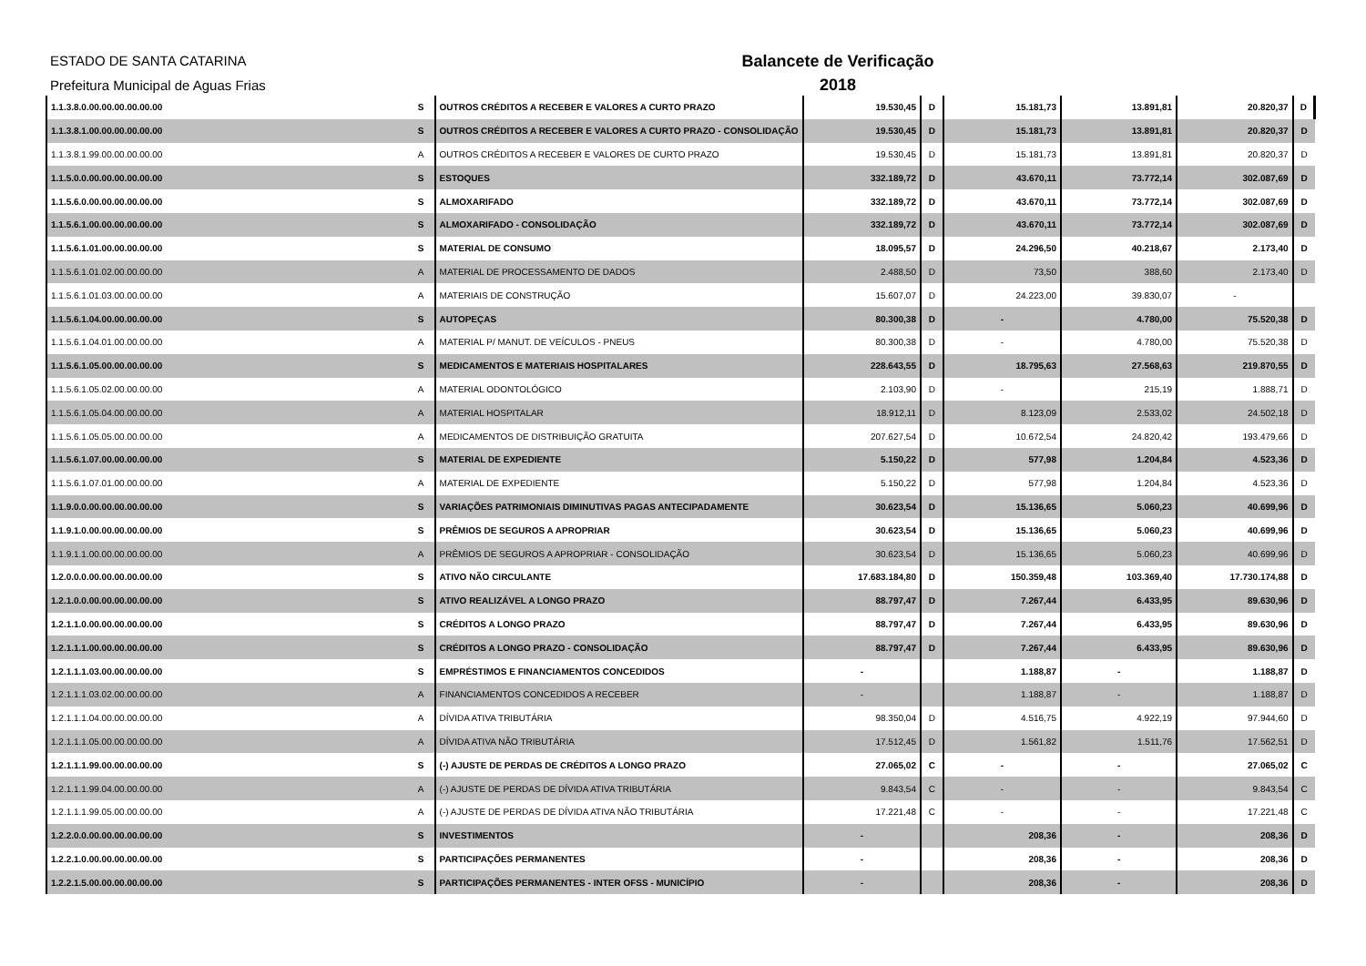ESTADO DE SANTA CATARINA
Prefeitura Municipal de Aguas Frias
Balancete de Verificação
2018
| 1.1.3.8.0.00.00.00.00.00.00 | S | OUTROS CRÉDITOS A RECEBER E VALORES A CURTO PRAZO | 19.530,45 | D | 15.181,73 | 13.891,81 | 20.820,37 | D |
| 1.1.3.8.1.00.00.00.00.00.00 | S | OUTROS CRÉDITOS A RECEBER E VALORES A CURTO PRAZO - CONSOLIDAÇÃO | 19.530,45 | D | 15.181,73 | 13.891,81 | 20.820,37 | D |
| 1.1.3.8.1.99.00.00.00.00.00 | A | OUTROS CRÉDITOS A RECEBER E VALORES DE CURTO PRAZO | 19.530,45 | D | 15.181,73 | 13.891,81 | 20.820,37 | D |
| 1.1.5.0.0.00.00.00.00.00.00 | S | ESTOQUES | 332.189,72 | D | 43.670,11 | 73.772,14 | 302.087,69 | D |
| 1.1.5.6.0.00.00.00.00.00.00 | S | ALMOXARIFADO | 332.189,72 | D | 43.670,11 | 73.772,14 | 302.087,69 | D |
| 1.1.5.6.1.00.00.00.00.00.00 | S | ALMOXARIFADO - CONSOLIDAÇÃO | 332.189,72 | D | 43.670,11 | 73.772,14 | 302.087,69 | D |
| 1.1.5.6.1.01.00.00.00.00.00 | S | MATERIAL DE CONSUMO | 18.095,57 | D | 24.296,50 | 40.218,67 | 2.173,40 | D |
| 1.1.5.6.1.01.02.00.00.00.00 | A | MATERIAL DE PROCESSAMENTO DE DADOS | 2.488,50 | D | 73,50 | 388,60 | 2.173,40 | D |
| 1.1.5.6.1.01.03.00.00.00.00 | A | MATERIAIS DE CONSTRUÇÃO | 15.607,07 | D | 24.223,00 | 39.830,07 | - | |
| 1.1.5.6.1.04.00.00.00.00.00 | S | AUTOPEÇAS | 80.300,38 | D | - | 4.780,00 | 75.520,38 | D |
| 1.1.5.6.1.04.01.00.00.00.00 | A | MATERIAL P/ MANUT. DE VEÍCULOS - PNEUS | 80.300,38 | D | - | 4.780,00 | 75.520,38 | D |
| 1.1.5.6.1.05.00.00.00.00.00 | S | MEDICAMENTOS E MATERIAIS HOSPITALARES | 228.643,55 | D | 18.795,63 | 27.568,63 | 219.870,55 | D |
| 1.1.5.6.1.05.02.00.00.00.00 | A | MATERIAL ODONTOLÓGICO | 2.103,90 | D | - | 215,19 | 1.888,71 | D |
| 1.1.5.6.1.05.04.00.00.00.00 | A | MATERIAL HOSPITALAR | 18.912,11 | D | 8.123,09 | 2.533,02 | 24.502,18 | D |
| 1.1.5.6.1.05.05.00.00.00.00 | A | MEDICAMENTOS DE DISTRIBUIÇÃO GRATUITA | 207.627,54 | D | 10.672,54 | 24.820,42 | 193.479,66 | D |
| 1.1.5.6.1.07.00.00.00.00.00 | S | MATERIAL DE EXPEDIENTE | 5.150,22 | D | 577,98 | 1.204,84 | 4.523,36 | D |
| 1.1.5.6.1.07.01.00.00.00.00 | A | MATERIAL DE EXPEDIENTE | 5.150,22 | D | 577,98 | 1.204,84 | 4.523,36 | D |
| 1.1.9.0.0.00.00.00.00.00.00 | S | VARIAÇÕES PATRIMONIAIS DIMINUTIVAS PAGAS ANTECIPADAMENTE | 30.623,54 | D | 15.136,65 | 5.060,23 | 40.699,96 | D |
| 1.1.9.1.0.00.00.00.00.00.00 | S | PRÊMIOS DE SEGUROS A APROPRIAR | 30.623,54 | D | 15.136,65 | 5.060,23 | 40.699,96 | D |
| 1.1.9.1.1.00.00.00.00.00.00 | A | PRÊMIOS DE SEGUROS A APROPRIAR - CONSOLIDAÇÃO | 30.623,54 | D | 15.136,65 | 5.060,23 | 40.699,96 | D |
| 1.2.0.0.0.00.00.00.00.00.00 | S | ATIVO NÃO CIRCULANTE | 17.683.184,80 | D | 150.359,48 | 103.369,40 | 17.730.174,88 | D |
| 1.2.1.0.0.00.00.00.00.00.00 | S | ATIVO REALIZÁVEL A LONGO PRAZO | 88.797,47 | D | 7.267,44 | 6.433,95 | 89.630,96 | D |
| 1.2.1.1.0.00.00.00.00.00.00 | S | CRÉDITOS A LONGO PRAZO | 88.797,47 | D | 7.267,44 | 6.433,95 | 89.630,96 | D |
| 1.2.1.1.1.00.00.00.00.00.00 | S | CRÉDITOS A LONGO PRAZO - CONSOLIDAÇÃO | 88.797,47 | D | 7.267,44 | 6.433,95 | 89.630,96 | D |
| 1.2.1.1.1.03.00.00.00.00.00 | S | EMPRÉSTIMOS E FINANCIAMENTOS CONCEDIDOS | - | | 1.188,87 | - | 1.188,87 | D |
| 1.2.1.1.1.03.02.00.00.00.00 | A | FINANCIAMENTOS CONCEDIDOS A RECEBER | - | | 1.188,87 | - | 1.188,87 | D |
| 1.2.1.1.1.04.00.00.00.00.00 | A | DÍVIDA ATIVA TRIBUTÁRIA | 98.350,04 | D | 4.516,75 | 4.922,19 | 97.944,60 | D |
| 1.2.1.1.1.05.00.00.00.00.00 | A | DÍVIDA ATIVA NÃO TRIBUTÁRIA | 17.512,45 | D | 1.561,82 | 1.511,76 | 17.562,51 | D |
| 1.2.1.1.1.99.00.00.00.00.00 | S | (-) AJUSTE DE PERDAS DE CRÉDITOS A LONGO PRAZO | 27.065,02 | C | - | - | 27.065,02 | C |
| 1.2.1.1.1.99.04.00.00.00.00 | A | (-) AJUSTE DE PERDAS DE DÍVIDA ATIVA TRIBUTÁRIA | 9.843,54 | C | - | - | 9.843,54 | C |
| 1.2.1.1.1.99.05.00.00.00.00 | A | (-) AJUSTE DE PERDAS DE DÍVIDA ATIVA NÃO TRIBUTÁRIA | 17.221,48 | C | - | - | 17.221,48 | C |
| 1.2.2.0.0.00.00.00.00.00.00 | S | INVESTIMENTOS | - | | 208,36 | - | 208,36 | D |
| 1.2.2.1.0.00.00.00.00.00.00 | S | PARTICIPAÇÕES PERMANENTES | - | | 208,36 | - | 208,36 | D |
| 1.2.2.1.5.00.00.00.00.00.00 | S | PARTICIPAÇÕES PERMANENTES - INTER OFSS - MUNICÍPIO | - | | 208,36 | - | 208,36 | D |